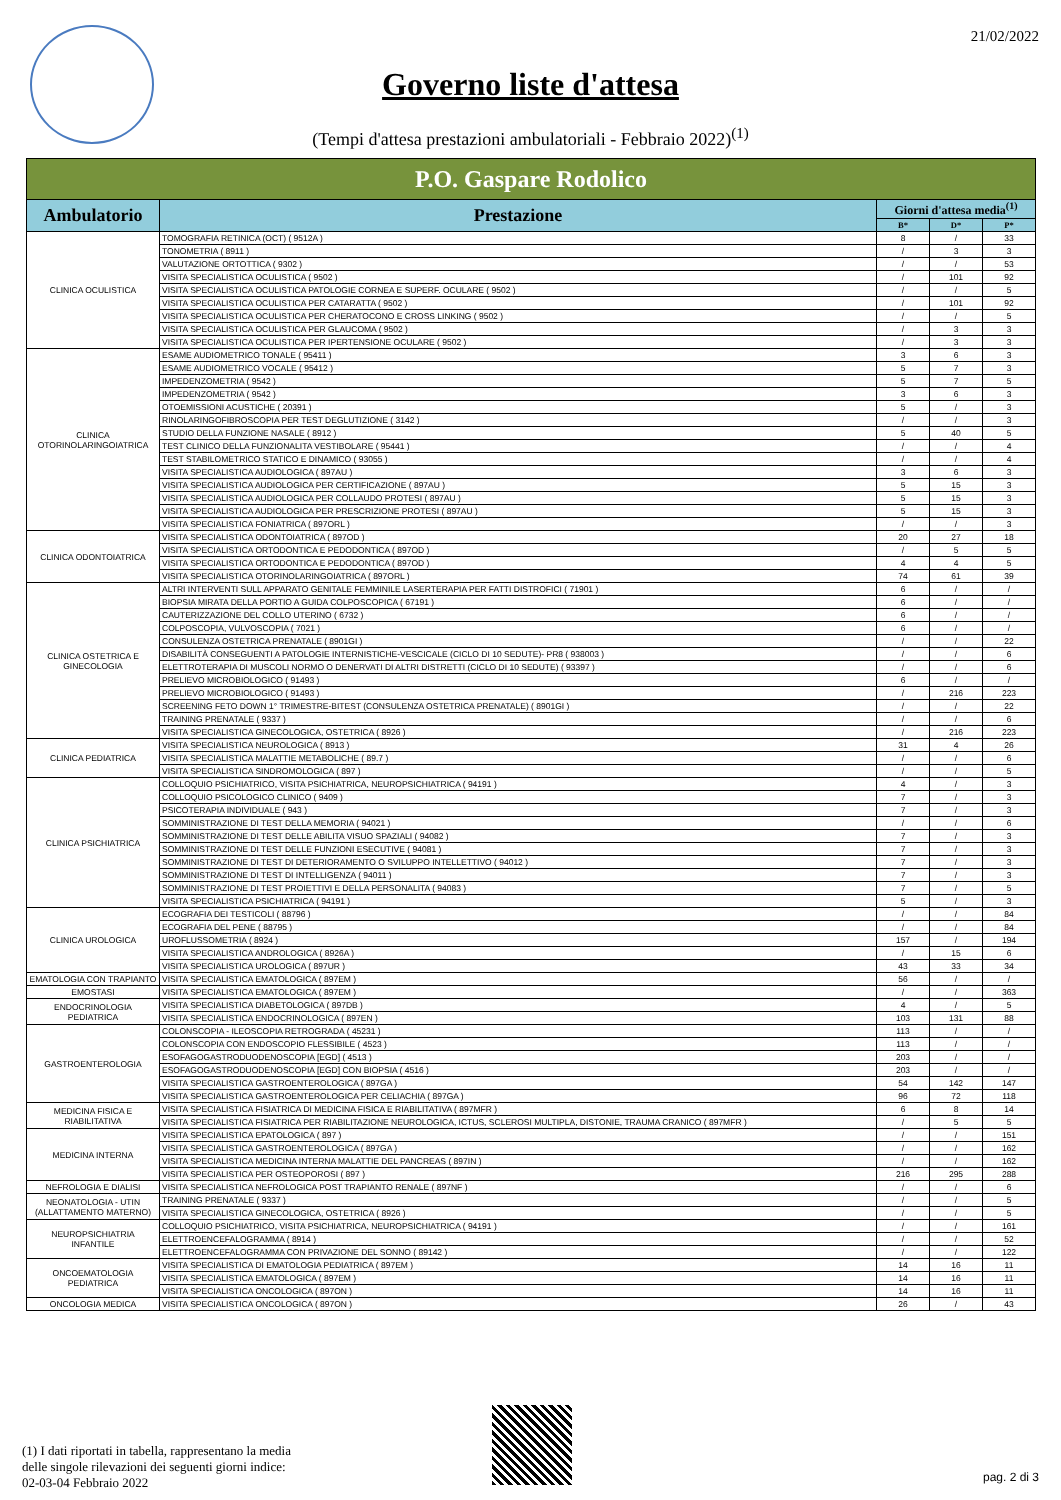21/02/2022
Governo liste d'attesa
(Tempi d'attesa prestazioni ambulatoriali - Febbraio 2022)<sup>(1)</sup>
| P.O. Gaspare Rodolico | | | | |
| Ambulatorio | Prestazione | Giorni d'attesa media<sup>(1)</sup> | | |
| | | B* | D* | P* |
| CLINICA OCULISTICA | TOMOGRAFIA RETINICA (OCT) ( 9512A ) | 8 | / | 33 |
| | TONOMETRIA ( 8911 ) | / | 3 | 3 |
| | VALUTAZIONE ORTOTTICA ( 9302 ) | / | / | 53 |
| | VISITA SPECIALISTICA OCULISTICA ( 9502 ) | / | 101 | 92 |
| | VISITA SPECIALISTICA OCULISTICA PATOLOGIE CORNEA E SUPERF. OCULARE ( 9502 ) | / | / | 5 |
| | VISITA SPECIALISTICA OCULISTICA PER CATARATTA ( 9502 ) | / | 101 | 92 |
| | VISITA SPECIALISTICA OCULISTICA PER CHERATOCONO E CROSS LINKING ( 9502 ) | / | / | 5 |
| | VISITA SPECIALISTICA OCULISTICA PER GLAUCOMA ( 9502 ) | / | 3 | 3 |
| | VISITA SPECIALISTICA OCULISTICA PER IPERTENSIONE OCULARE ( 9502 ) | / | 3 | 3 |
| CLINICA OTORINOLARINGOIATRICA | ESAME AUDIOMETRICO TONALE ( 95411 ) | 3 | 6 | 3 |
| | ESAME AUDIOMETRICO VOCALE ( 95412 ) | 5 | 7 | 3 |
| | IMPEDENZOMETRIA ( 9542 ) | 5 | 7 | 5 |
| | IMPEDENZOMETRIA ( 9542 ) | 3 | 6 | 3 |
| | OTOEMISSIONI ACUSTICHE ( 20391 ) | 5 | / | 3 |
| | RINOLARINGOFIBROSCOPIA PER TEST DEGLUTIZIONE ( 3142 ) | / | / | 3 |
| | STUDIO DELLA FUNZIONE NASALE ( 8912 ) | 5 | 40 | 5 |
| | TEST CLINICO DELLA FUNZIONALITA VESTIBOLARE ( 95441 ) | / | / | 4 |
| | TEST STABILOMETRICO STATICO E DINAMICO ( 93055 ) | / | / | 4 |
| | VISITA SPECIALISTICA AUDIOLOGICA ( 897AU ) | 3 | 6 | 3 |
| | VISITA SPECIALISTICA AUDIOLOGICA PER CERTIFICAZIONE ( 897AU ) | 5 | 15 | 3 |
| | VISITA SPECIALISTICA AUDIOLOGICA PER COLLAUDO PROTESI ( 897AU ) | 5 | 15 | 3 |
| | VISITA SPECIALISTICA AUDIOLOGICA PER PRESCRIZIONE PROTESI ( 897AU ) | 5 | 15 | 3 |
| | VISITA SPECIALISTICA FONIATRICA ( 897ORL ) | / | / | 3 |
| CLINICA ODONTOIATRICA | VISITA SPECIALISTICA ODONTOIATRICA ( 897OD ) | 20 | 27 | 18 |
| | VISITA SPECIALISTICA ORTODONTICA E PEDODONTICA ( 897OD ) | / | 5 | 5 |
| | VISITA SPECIALISTICA ORTODONTICA E PEDODONTICA ( 897OD ) | 4 | 4 | 5 |
| | VISITA SPECIALISTICA OTORINOLARINGOIATRICA ( 897ORL ) | 74 | 61 | 39 |
| CLINICA OSTETRICA E GINECOLOGIA | ALTRI INTERVENTI SULL APPARATO GENITALE FEMMINILE LASERTERAPIA PER FATTI DISTROFICI ( 71901 ) | 6 | / | / |
| | BIOPSIA MIRATA DELLA PORTIO A GUIDA COLPOSCOPICA ( 67191 ) | 6 | / | / |
| | CAUTERIZZAZIONE DEL COLLO UTERINO ( 6732 ) | 6 | / | / |
| | COLPOSCOPIA, VULVOSCOPIA ( 7021 ) | 6 | / | / |
| | CONSULENZA OSTETRICA PRENATALE ( 8901GI ) | / | / | 22 |
| | DISABILITÀ CONSEGUENTI A PATOLOGIE INTERNISTICHE-VESCICALE (CICLO DI 10 SEDUTE)- PR8 ( 938003 ) | / | / | 6 |
| | ELETTROTERAPIA DI MUSCOLI NORMO O DENERVATI DI ALTRI DISTRETTI (CICLO DI 10 SEDUTE) ( 93397 ) | / | / | 6 |
| | PRELIEVO MICROBIOLOGICO ( 91493 ) | 6 | / | / |
| | PRELIEVO MICROBIOLOGICO ( 91493 ) | / | 216 | 223 |
| | SCREENING FETO DOWN 1° TRIMESTRE-BITEST (CONSULENZA OSTETRICA PRENATALE) ( 8901GI ) | / | / | 22 |
| | TRAINING PRENATALE ( 9337 ) | / | / | 6 |
| | VISITA SPECIALISTICA GINECOLOGICA, OSTETRICA ( 8926 ) | / | 216 | 223 |
| CLINICA PEDIATRICA | VISITA SPECIALISTICA NEUROLOGICA ( 8913 ) | 31 | 4 | 26 |
| | VISITA SPECIALISTICA MALATTIE METABOLICHE ( 89.7 ) | / | / | 6 |
| | VISITA SPECIALISTICA SINDROMOLOGICA ( 897 ) | / | / | 5 |
| CLINICA PSICHIATRICA | COLLOQUIO PSICHIATRICO, VISITA PSICHIATRICA, NEUROPSICHIATRICA ( 94191 ) | 4 | / | 3 |
| | COLLOQUIO PSICOLOGICO CLINICO ( 9409 ) | 7 | / | 3 |
| | PSICOTERAPIA INDIVIDUALE ( 943 ) | 7 | / | 3 |
| | SOMMINISTRAZIONE DI TEST DELLA MEMORIA ( 94021 ) | / | / | 6 |
| | SOMMINISTRAZIONE DI TEST DELLE ABILITA VISUO SPAZIALI ( 94082 ) | 7 | / | 3 |
| | SOMMINISTRAZIONE DI TEST DELLE FUNZIONI ESECUTIVE ( 94081 ) | 7 | / | 3 |
| | SOMMINISTRAZIONE DI TEST DI DETERIORAMENTO O SVILUPPO INTELLETTIVO ( 94012 ) | 7 | / | 3 |
| | SOMMINISTRAZIONE DI TEST DI INTELLIGENZA ( 94011 ) | 7 | / | 3 |
| | SOMMINISTRAZIONE DI TEST PROIETTIVI E DELLA PERSONALITA ( 94083 ) | 7 | / | 5 |
| | VISITA SPECIALISTICA PSICHIATRICA ( 94191 ) | 5 | / | 3 |
| CLINICA UROLOGICA | ECOGRAFIA DEI TESTICOLI ( 88796 ) | / | / | 84 |
| | ECOGRAFIA DEL PENE ( 88795 ) | / | / | 84 |
| | UROFLUSSOMETRIA ( 8924 ) | 157 | / | 194 |
| | VISITA SPECIALISTICA ANDROLOGICA ( 8926A ) | / | 15 | 6 |
| | VISITA SPECIALISTICA UROLOGICA ( 897UR ) | 43 | 33 | 34 |
| EMATOLOGIA CON TRAPIANTO | VISITA SPECIALISTICA EMATOLOGICA ( 897EM ) | 56 | / | / |
| EMOSTASI | VISITA SPECIALISTICA EMATOLOGICA ( 897EM ) | / | / | 363 |
| ENDOCRINOLOGIA PEDIATRICA | VISITA SPECIALISTICA DIABETOLOGICA ( 897DB ) | 4 | / | 5 |
| | VISITA SPECIALISTICA ENDOCRINOLOGICA ( 897EN ) | 103 | 131 | 88 |
| GASTROENTEROLOGIA | COLONSCOPIA - ILEOSCOPIA RETROGRADA ( 45231 ) | 113 | / | / |
| | COLONSCOPIA CON ENDOSCOPIO FLESSIBILE ( 4523 ) | 113 | / | / |
| | ESOFAGOGASTRODUODENOSCOPIA [EGD] ( 4513 ) | 203 | / | / |
| | ESOFAGOGASTRODUODENOSCOPIA [EGD] CON BIOPSIA ( 4516 ) | 203 | / | / |
| | VISITA SPECIALISTICA GASTROENTEROLOGICA ( 897GA ) | 54 | 142 | 147 |
| | VISITA SPECIALISTICA GASTROENTEROLOGICA PER CELIACHIA ( 897GA ) | 96 | 72 | 118 |
| MEDICINA FISICA E RIABILITATIVA | VISITA SPECIALISTICA FISIATRICA DI MEDICINA FISICA E RIABILITATIVA ( 897MFR ) | 6 | 8 | 14 |
| | VISITA SPECIALISTICA FISIATRICA PER RIABILITAZIONE NEUROLOGICA, ICTUS, SCLEROSI MULTIPLA, DISTONIE, TRAUMA CRANICO ( 897MFR ) | / | 5 | 5 |
| MEDICINA INTERNA | VISITA SPECIALISTICA EPATOLOGICA ( 897 ) | / | / | 151 |
| | VISITA SPECIALISTICA GASTROENTEROLOGICA ( 897GA ) | / | / | 162 |
| | VISITA SPECIALISTICA MEDICINA INTERNA MALATTIE DEL PANCREAS ( 897IN ) | / | / | 162 |
| | VISITA SPECIALISTICA PER OSTEOPOROSI ( 897 ) | 216 | 295 | 288 |
| NEFROLOGIA E DIALISI | VISITA SPECIALISTICA NEFROLOGICA POST TRAPIANTO RENALE ( 897NF ) | / | / | 6 |
| NEONATOLOGIA - UTIN (ALLATTAMENTO MATERNO) | TRAINING PRENATALE ( 9337 ) | / | / | 5 |
| | VISITA SPECIALISTICA GINECOLOGICA, OSTETRICA ( 8926 ) | / | / | 5 |
| NEUROPSICHIATRIA INFANTILE | COLLOQUIO PSICHIATRICO, VISITA PSICHIATRICA, NEUROPSICHIATRICA ( 94191 ) | / | / | 161 |
| | ELETTROENCEFALOGRAMMA ( 8914 ) | / | / | 52 |
| | ELETTROENCEFALOGRAMMA CON PRIVAZIONE DEL SONNO ( 89142 ) | / | / | 122 |
| ONCOEMATOLOGIA PEDIATRICA | VISITA SPECIALISTICA DI EMATOLOGIA PEDIATRICA ( 897EM ) | 14 | 16 | 11 |
| | VISITA SPECIALISTICA EMATOLOGICA ( 897EM ) | 14 | 16 | 11 |
| | VISITA SPECIALISTICA ONCOLOGICA ( 897ON ) | 14 | 16 | 11 |
| ONCOLOGIA MEDICA | VISITA SPECIALISTICA ONCOLOGICA ( 897ON ) | 26 | / | 43 |
(1) I dati riportati in tabella, rappresentano la media
delle singole rilevazioni dei seguenti giorni indice:
02-03-04 Febbraio 2022
pag. 2 di 3